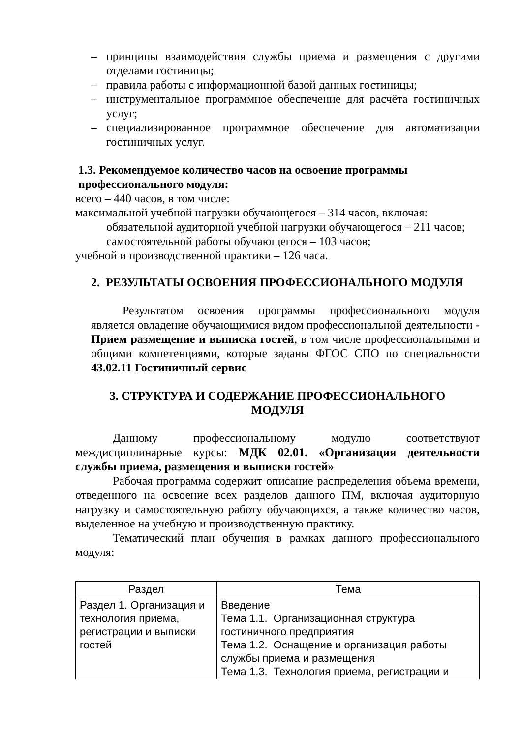– принципы взаимодействия службы приема и размещения с другими отделами гостиницы;
– правила работы с информационной базой данных гостиницы;
– инструментальное программное обеспечение для расчёта гостиничных услуг;
– специализированное программное обеспечение для автоматизации гостиничных услуг.
1.3. Рекомендуемое количество часов на освоение программы
профессионального модуля:
всего – 440 часов, в том числе:
максимальной учебной нагрузки обучающегося – 314 часов, включая:
обязательной аудиторной учебной нагрузки обучающегося – 211 часов;
самостоятельной работы обучающегося – 103 часов;
учебной и производственной практики – 126 часа.
2. РЕЗУЛЬТАТЫ ОСВОЕНИЯ ПРОФЕССИОНАЛЬНОГО МОДУЛЯ
Результатом освоения программы профессионального модуля является овладение обучающимися видом профессиональной деятельности - Прием размещение и выписка гостей, в том числе профессиональными и общими компетенциями, которые заданы ФГОС СПО по специальности 43.02.11 Гостиничный сервис
3. СТРУКТУРА И СОДЕРЖАНИЕ ПРОФЕССИОНАЛЬНОГО
МОДУЛЯ
Данному профессиональному модулю соответствуют междисциплинарные курсы: МДК 02.01. «Организация деятельности службы приема, размещения и выписки гостей»
Рабочая программа содержит описание распределения объема времени, отведенного на освоение всех разделов данного ПМ, включая аудиторную нагрузку и самостоятельную работу обучающихся, а также количество часов, выделенное на учебную и производственную практику.
Тематический план обучения в рамках данного профессионального модуля:
| Раздел | Тема |
| --- | --- |
| Раздел 1. Организация и технология приема, регистрации и выписки гостей | Введение Тема 1.1. Организационная структура гостиничного предприятия Тема 1.2. Оснащение и организация работы службы приема и размещения Тема 1.3. Технология приема, регистрации и |